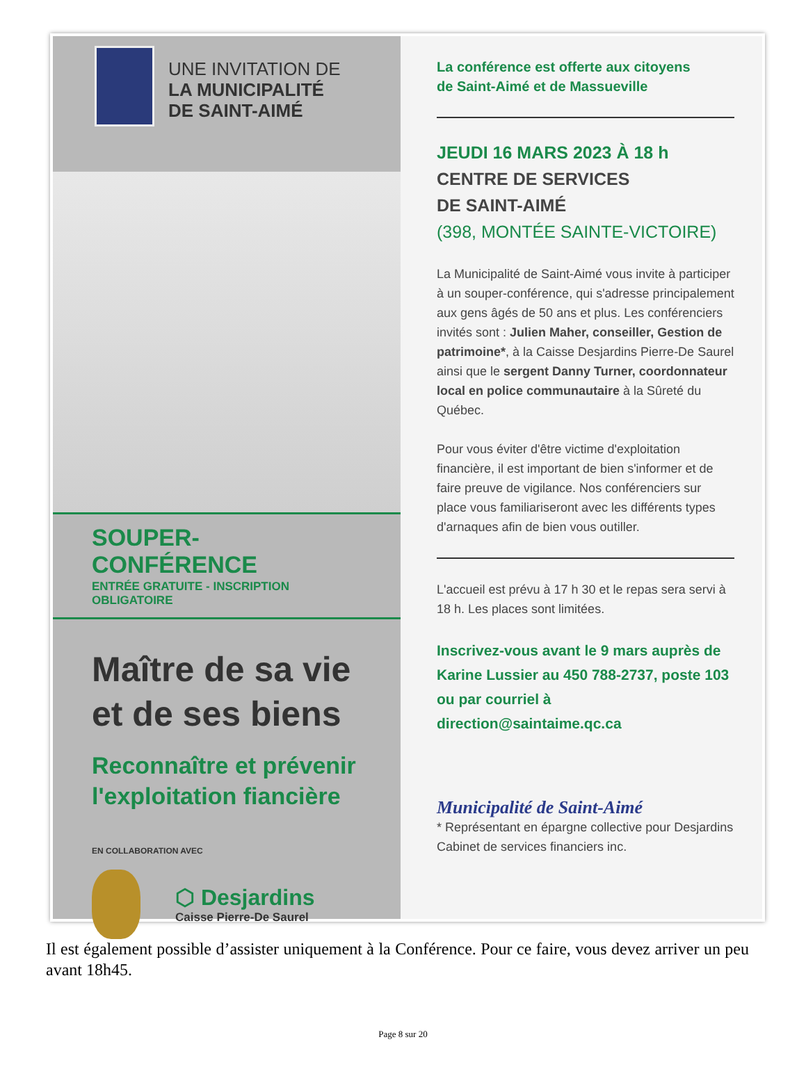UNE INVITATION DE
LA MUNICIPALITÉ
DE SAINT-AIMÉ
SOUPER-CONFÉRENCE
ENTRÉE GRATUITE - INSCRIPTION OBLIGATOIRE
Maître de sa vie et de ses biens
Reconnaître et prévenir l'exploitation fiancière
EN COLLABORATION AVEC
⬡ Desjardins
Caisse Pierre-De Saurel
La conférence est offerte aux citoyens
de Saint-Aimé et de Massueville
JEUDI 16 MARS 2023 À 18 h
CENTRE DE SERVICES
DE SAINT-AIMÉ
(398, MONTÉE SAINTE-VICTOIRE)
La Municipalité de Saint-Aimé vous invite à participer à un souper-conférence, qui s'adresse principalement aux gens âgés de 50 ans et plus. Les conférenciers invités sont : Julien Maher, conseiller, Gestion de patrimoine*, à la Caisse Desjardins Pierre-De Saurel ainsi que le sergent Danny Turner, coordonnateur local en police communautaire à la Sûreté du Québec.
Pour vous éviter d'être victime d'exploitation financière, il est important de bien s'informer et de faire preuve de vigilance. Nos conférenciers sur place vous familiariseront avec les différents types d'arnaques afin de bien vous outiller.
L'accueil est prévu à 17 h 30 et le repas sera servi à 18 h. Les places sont limitées.
Inscrivez-vous avant le 9 mars auprès de Karine Lussier au 450 788-2737, poste 103 ou par courriel à direction@saintaime.qc.ca
Municipalité de Saint-Aimé
* Représentant en épargne collective pour Desjardins Cabinet de services financiers inc.
Il est également possible d’assister uniquement à la Conférence. Pour ce faire, vous devez arriver un peu avant 18h45.
Page 8 sur 20